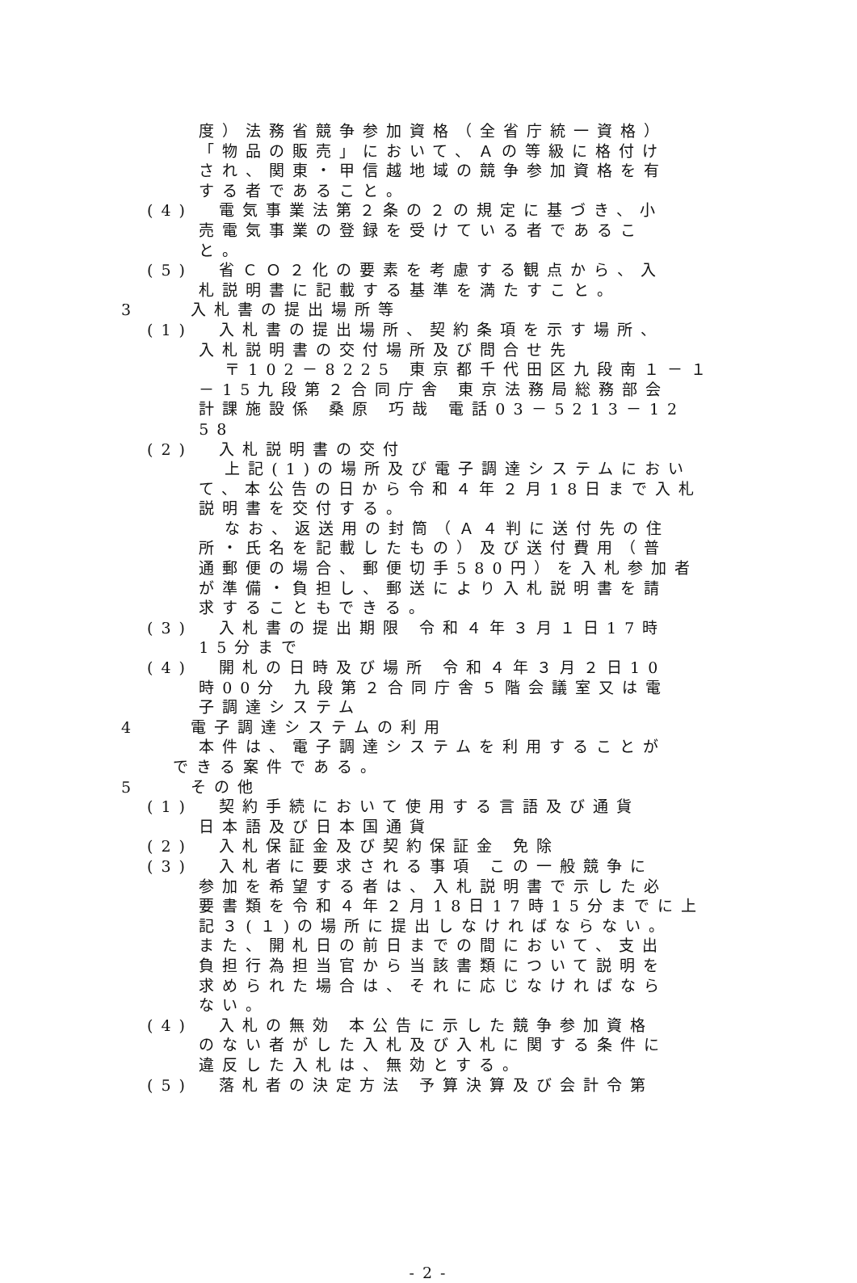度）法務省競争参加資格（全省庁統一資格）
「物品の販売」において、Ａの等級に格付け
され、関東・甲信越地域の競争参加資格を有
する者であること。
(4) 電気事業法第２条の２の規定に基づき、小
売電気事業の登録を受けている者であるこ
と。
(5) 省ＣＯ２化の要素を考慮する観点から、入
札説明書に記載する基準を満たすこと。
3 入札書の提出場所等
(1) 入札書の提出場所、契約条項を示す場所、
入札説明書の交付場所及び問合せ先
〒102－8225 東京都千代田区九段南１－１
－15九段第２合同庁舎 東京法務局総務部会
計課施設係 桑原 巧哉 電話03－5213－12
58
(2) 入札説明書の交付
上記(1)の場所及び電子調達システムにおい
て、本公告の日から令和４年２月18日まで入札
説明書を交付する。
なお、返送用の封筒（Ａ４判に送付先の住
所・氏名を記載したもの）及び送付費用（普
通郵便の場合、郵便切手580円）を入札参加者
が準備・負担し、郵送により入札説明書を請
求することもできる。
(3) 入札書の提出期限 令和４年３月１日17時
15分まで
(4) 開札の日時及び場所 令和４年３月２日10
時00分 九段第２合同庁舎５階会議室又は電
子調達システム
4 電子調達システムの利用
本件は、電子調達システムを利用することが
できる案件である。
5 その他
(1) 契約手続において使用する言語及び通貨
日本語及び日本国通貨
(2) 入札保証金及び契約保証金 免除
(3) 入札者に要求される事項 この一般競争に
参加を希望する者は、入札説明書で示した必
要書類を令和４年２月18日17時15分までに上
記３(１)の場所に提出しなければならない。
また、開札日の前日までの間において、支出
負担行為担当官から当該書類について説明を
求められた場合は、それに応じなければなら
ない。
(4) 入札の無効 本公告に示した競争参加資格
のない者がした入札及び入札に関する条件に
違反した入札は、無効とする。
(5) 落札者の決定方法 予算決算及び会計令第
- 2 -